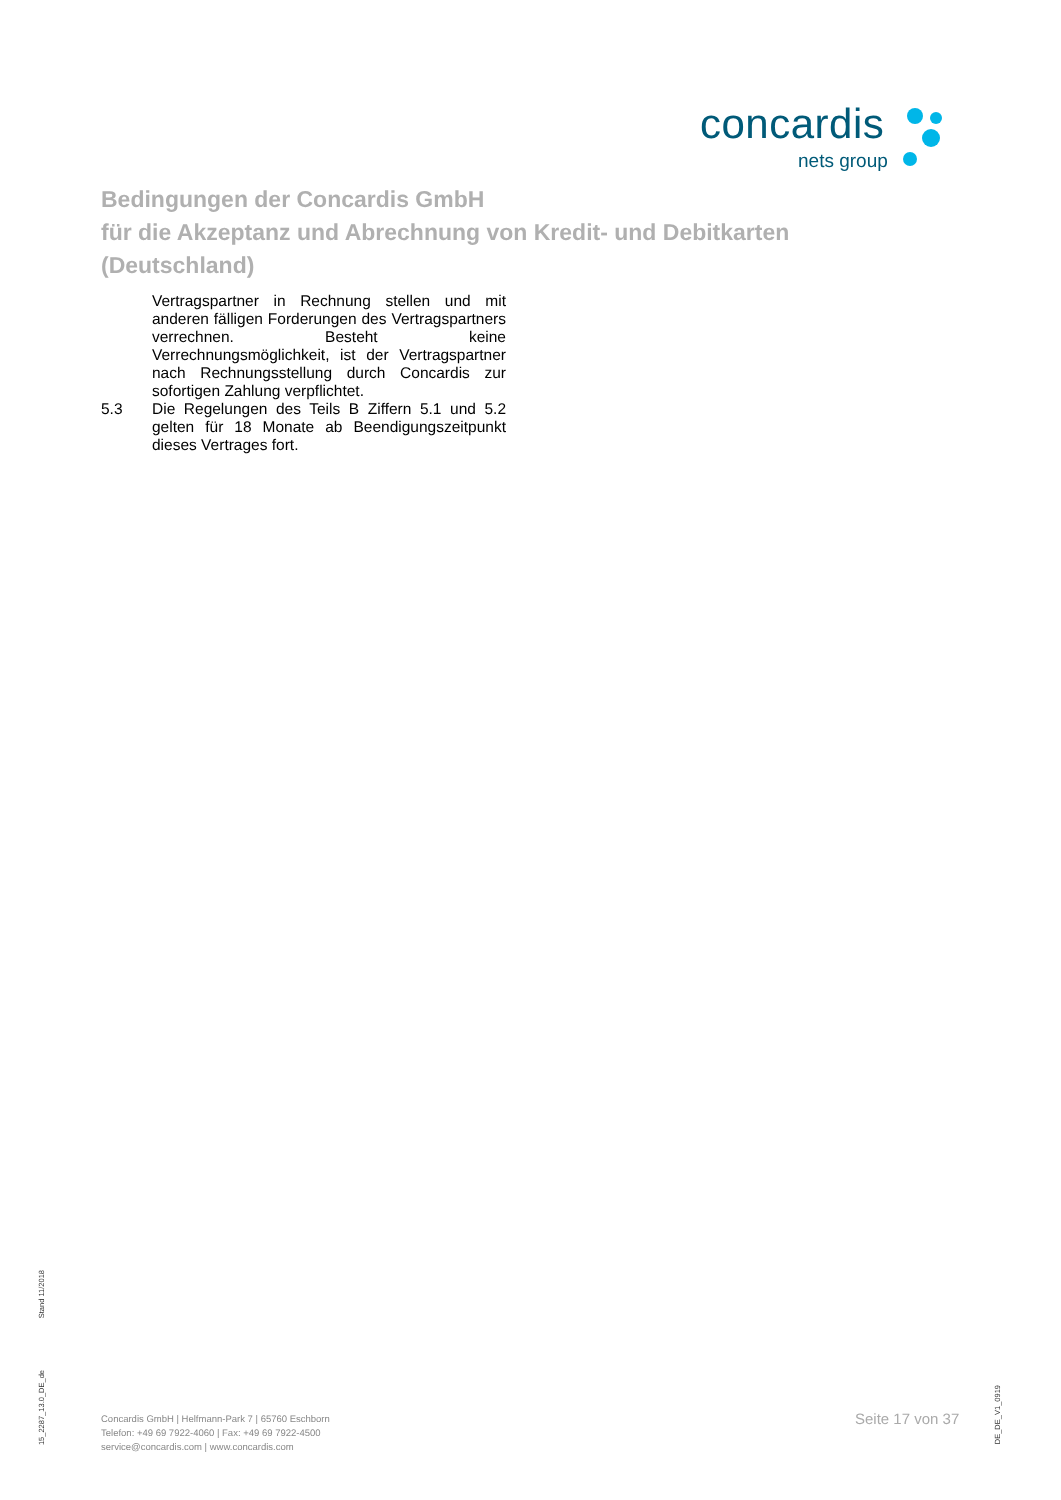concardis
nets group
Bedingungen der Concardis GmbH
für die Akzeptanz und Abrechnung von Kredit- und Debitkarten
(Deutschland)
Vertragspartner in Rechnung stellen und mit anderen fälligen Forderungen des Vertragspartners verrechnen. Besteht keine Verrechnungsmöglichkeit, ist der Vertragspartner nach Rechnungsstellung durch Concardis zur sofortigen Zahlung verpflichtet.
5.3 Die Regelungen des Teils B Ziffern 5.1 und 5.2 gelten für 18 Monate ab Beendigungszeitpunkt dieses Vertrages fort.
Stand 11/2018
15_2287_13.0_DE_de
Concardis GmbH | Helfmann-Park 7 | 65760 Eschborn
Telefon: +49 69 7922-4060 | Fax: +49 69 7922-4500
service@concardis.com | www.concardis.com
Seite 17 von 37
DE_DE_V1_0919